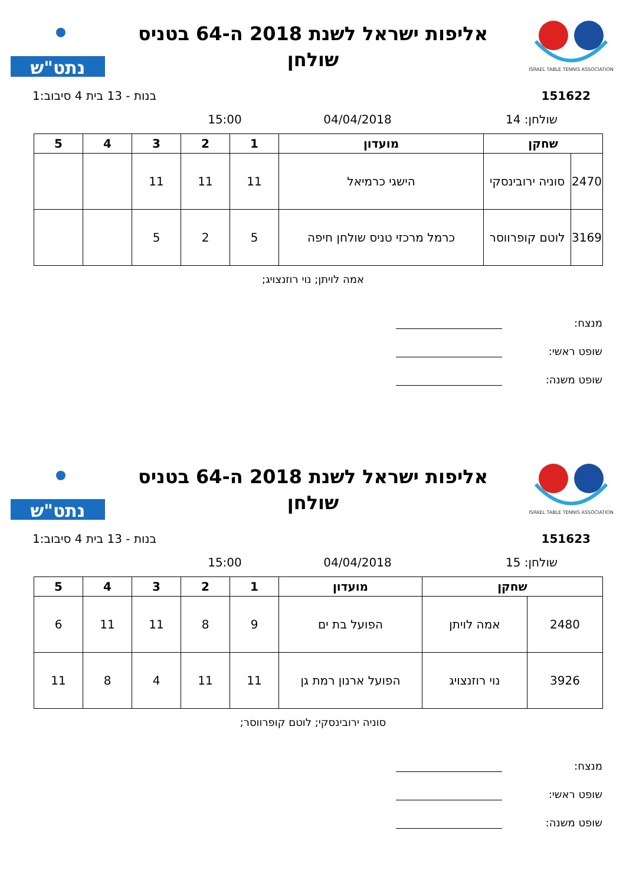ISRAEL TABLE TENNIS ASSOCIATION
אליפות ישראל לשנת 2018 ה-64 בטניס
שולחן
נתט"ש
151622 בנות - 13 בית 4 סיבוב:1
שולחן: 14 04/04/2018 15:00
| שחקן | | מועדון | 1 | 2 | 3 | 4 | 5 |
| --- | --- | --- | --- | --- | --- | --- | --- |
| 2470 | סוניה ירובינסקי | הישגי כרמיאל | 11 | 11 | 11 | | |
| 3169 | לוטם קופרווסר | כרמל מרכזי טניס שולחן חיפה | 5 | 2 | 5 | | |
אמה לויתן; נוי רוזנצויג;
מנצח:
שופט ראשי:
שופט משנה:
ISRAEL TABLE TENNIS ASSOCIATION
אליפות ישראל לשנת 2018 ה-64 בטניס
שולחן
נתט"ש
151623 בנות - 13 בית 4 סיבוב:1
שולחן: 15 04/04/2018 15:00
| שחקן | | מועדון | 1 | 2 | 3 | 4 | 5 |
| --- | --- | --- | --- | --- | --- | --- | --- |
| 2480 | אמה לויתן | הפועל בת ים | 9 | 8 | 11 | 11 | 6 |
| 3926 | נוי רוזנצויג | הפועל ארנון רמת גן | 11 | 11 | 4 | 8 | 11 |
סוניה ירובינסקי; לוטם קופרווסר;
מנצח:
שופט ראשי:
שופט משנה: